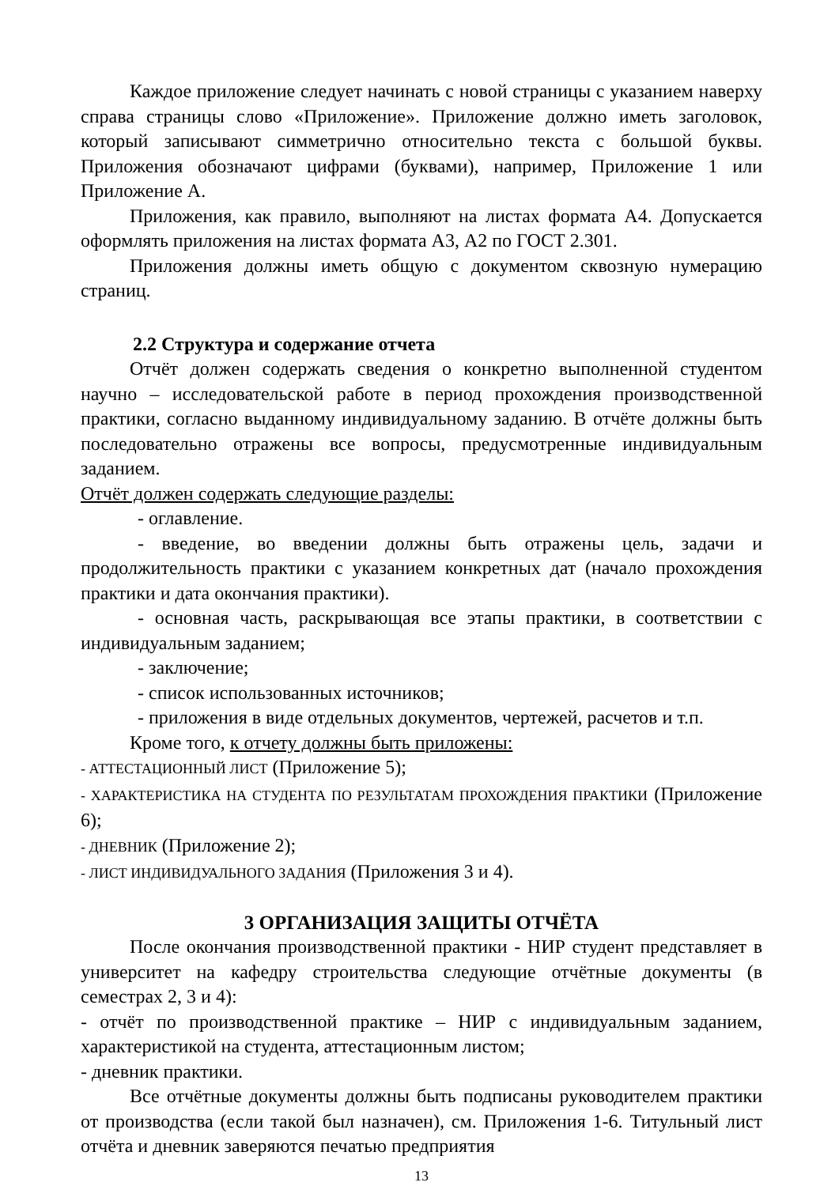Каждое приложение следует начинать с новой страницы с указанием наверху справа страницы слово «Приложение». Приложение должно иметь заголовок, который записывают симметрично относительно текста с большой буквы. Приложения обозначают цифрами (буквами), например, Приложение 1 или Приложение А.
Приложения, как правило, выполняют на листах формата А4. Допускается оформлять приложения на листах формата А3, А2 по ГОСТ 2.301.
Приложения должны иметь общую с документом сквозную нумерацию страниц.
2.2 Структура и содержание отчета
Отчёт должен содержать сведения о конкретно выполненной студентом научно – исследовательской работе в период прохождения производственной практики, согласно выданному индивидуальному заданию. В отчёте должны быть последовательно отражены все вопросы, предусмотренные индивидуальным заданием.
Отчёт должен содержать следующие разделы:
- оглавление.
- введение, во введении должны быть отражены цель, задачи и продолжительность практики с указанием конкретных дат (начало прохождения практики и дата окончания практики).
- основная часть, раскрывающая все этапы практики, в соответствии с индивидуальным заданием;
- заключение;
- список использованных источников;
- приложения в виде отдельных документов, чертежей, расчетов и т.п.
Кроме того, к отчету должны быть приложены:
- АТТЕСТАЦИОННЫЙ ЛИСТ (Приложение 5);
- ХАРАКТЕРИСТИКА НА СТУДЕНТА ПО РЕЗУЛЬТАТАМ ПРОХОЖДЕНИЯ ПРАКТИКИ (Приложение 6);
- ДНЕВНИК (Приложение 2);
- ЛИСТ ИНДИВИДУАЛЬНОГО ЗАДАНИЯ (Приложения 3 и 4).
3 ОРГАНИЗАЦИЯ ЗАЩИТЫ ОТЧЁТА
После окончания производственной практики - НИР студент представляет в университет на кафедру строительства следующие отчётные документы (в семестрах 2, 3 и 4):
- отчёт по производственной практике – НИР с индивидуальным заданием, характеристикой на студента, аттестационным листом;
- дневник практики.
Все отчётные документы должны быть подписаны руководителем практики от производства (если такой был назначен), см. Приложения 1-6. Титульный лист отчёта и дневник заверяются печатью предприятия
13